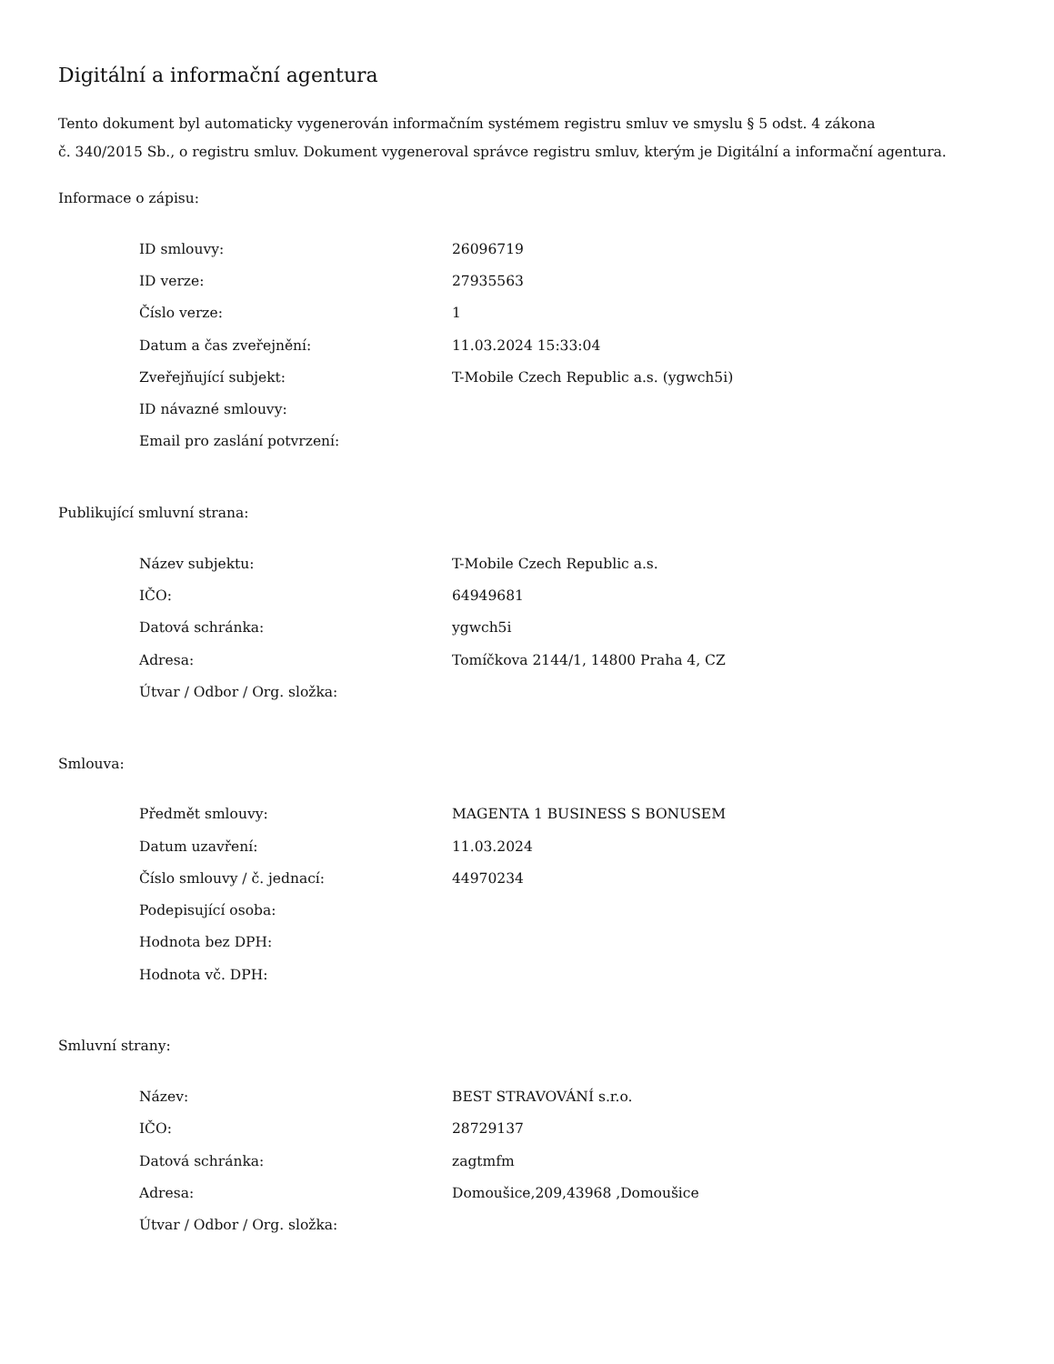Digitální a informační agentura
Tento dokument byl automaticky vygenerován informačním systémem registru smluv ve smyslu § 5 odst. 4 zákona
č. 340/2015 Sb., o registru smluv. Dokument vygeneroval správce registru smluv, kterým je Digitální a informační agentura.
Informace o zápisu:
| ID smlouvy: | 26096719 |
| ID verze: | 27935563 |
| Číslo verze: | 1 |
| Datum a čas zveřejnění: | 11.03.2024 15:33:04 |
| Zveřejňující subjekt: | T-Mobile Czech Republic a.s. (ygwch5i) |
| ID návazné smlouvy: | |
| Email pro zaslání potvrzení: | |
Publikující smluvní strana:
| Název subjektu: | T-Mobile Czech Republic a.s. |
| IČO: | 64949681 |
| Datová schránka: | ygwch5i |
| Adresa: | Tomíčkova 2144/1, 14800 Praha 4, CZ |
| Útvar / Odbor / Org. složka: | |
Smlouva:
| Předmět smlouvy: | MAGENTA 1 BUSINESS S BONUSEM |
| Datum uzavření: | 11.03.2024 |
| Číslo smlouvy / č. jednací: | 44970234 |
| Podepisující osoba: | |
| Hodnota bez DPH: | |
| Hodnota vč. DPH: | |
Smluvní strany:
| Název: | BEST STRAVOVÁNÍ s.r.o. |
| IČO: | 28729137 |
| Datová schránka: | zagtmfm |
| Adresa: | Domoušice,209,43968 ,Domoušice |
| Útvar / Odbor / Org. složka: | |